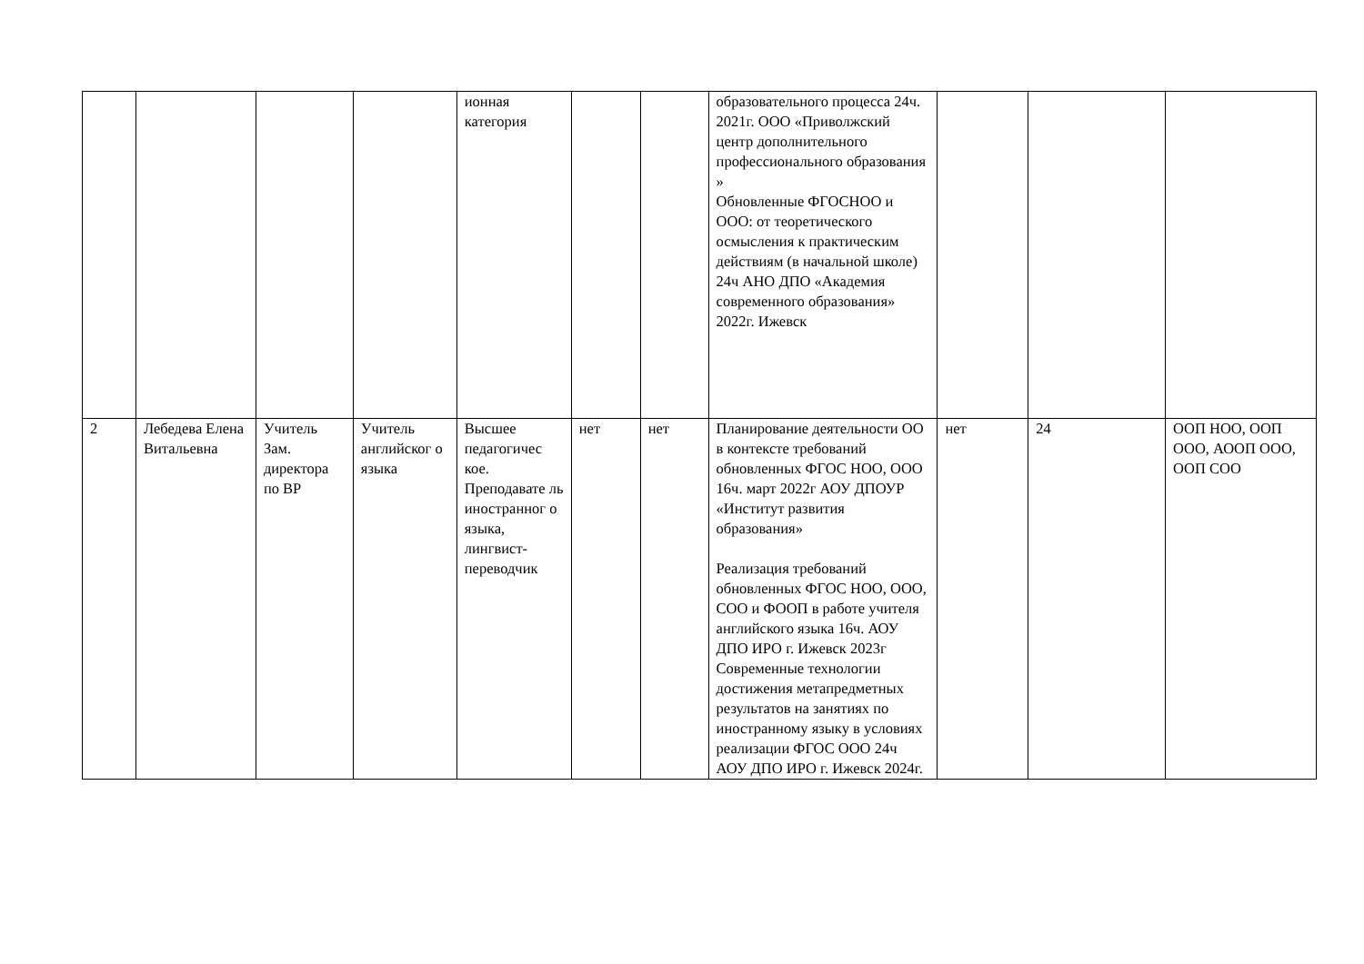| | | | | ионная категория | | | образовательного процесса 24ч. 2021г. ООО «Приволжский центр дополнительного профессионального образования » Обновленные ФГОСНОО и ООО: от теоретического осмысления к практическим действиям (в начальной школе) 24ч АНО ДПО «Академия современного образования» 2022г. Ижевск | | | |
| 2 | Лебедева Елена Витальевна | Учитель Зам. директора по ВР | Учитель английског о языка | Высшее педагогичес кое. Преподавате ль иностранног о языка, лингвист-переводчик | нет | нет | Планирование деятельности ОО в контексте требований обновленных ФГОС НОО, ООО 16ч. март 2022г АОУ ДПОУР «Институт развития образования» Реализация требований обновленных ФГОС НОО, ООО, СОО и ФООП в работе учителя английского языка 16ч. АОУ ДПО ИРО г. Ижевск 2023г Современные технологии достижения метапредметных результатов на занятиях по иностранному языку в условиях реализации ФГОС ООО 24ч АОУ ДПО ИРО г. Ижевск 2024г. | нет | 24 | ООП НОО, ООП ООО, АООП ООО, ООП СОО |